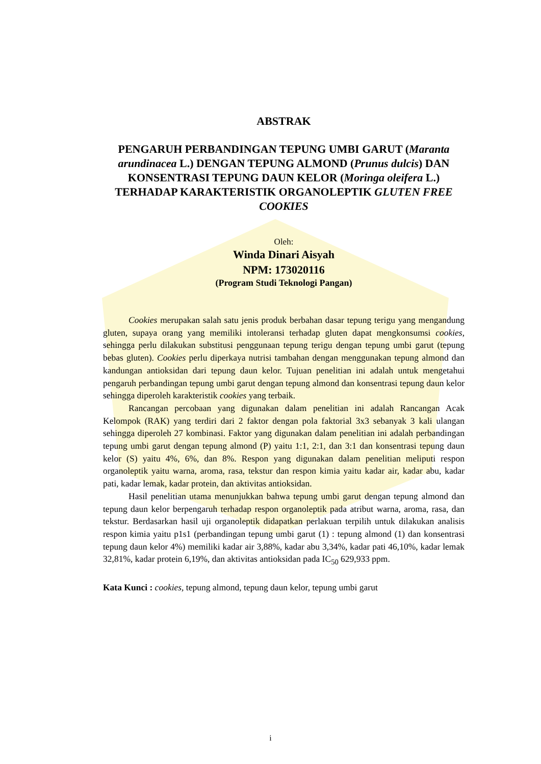ABSTRAK
PENGARUH PERBANDINGAN TEPUNG UMBI GARUT (Maranta arundinacea L.) DENGAN TEPUNG ALMOND (Prunus dulcis) DAN KONSENTRASI TEPUNG DAUN KELOR (Moringa oleifera L.) TERHADAP KARAKTERISTIK ORGANOLEPTIK GLUTEN FREE COOKIES
Oleh:
Winda Dinari Aisyah
NPM: 173020116
(Program Studi Teknologi Pangan)
Cookies merupakan salah satu jenis produk berbahan dasar tepung terigu yang mengandung gluten, supaya orang yang memiliki intoleransi terhadap gluten dapat mengkonsumsi cookies, sehingga perlu dilakukan substitusi penggunaan tepung terigu dengan tepung umbi garut (tepung bebas gluten). Cookies perlu diperkaya nutrisi tambahan dengan menggunakan tepung almond dan kandungan antioksidan dari tepung daun kelor. Tujuan penelitian ini adalah untuk mengetahui pengaruh perbandingan tepung umbi garut dengan tepung almond dan konsentrasi tepung daun kelor sehingga diperoleh karakteristik cookies yang terbaik.
Rancangan percobaan yang digunakan dalam penelitian ini adalah Rancangan Acak Kelompok (RAK) yang terdiri dari 2 faktor dengan pola faktorial 3x3 sebanyak 3 kali ulangan sehingga diperoleh 27 kombinasi. Faktor yang digunakan dalam penelitian ini adalah perbandingan tepung umbi garut dengan tepung almond (P) yaitu 1:1, 2:1, dan 3:1 dan konsentrasi tepung daun kelor (S) yaitu 4%, 6%, dan 8%. Respon yang digunakan dalam penelitian meliputi respon organoleptik yaitu warna, aroma, rasa, tekstur dan respon kimia yaitu kadar air, kadar abu, kadar pati, kadar lemak, kadar protein, dan aktivitas antioksidan.
Hasil penelitian utama menunjukkan bahwa tepung umbi garut dengan tepung almond dan tepung daun kelor berpengaruh terhadap respon organoleptik pada atribut warna, aroma, rasa, dan tekstur. Berdasarkan hasil uji organoleptik didapatkan perlakuan terpilih untuk dilakukan analisis respon kimia yaitu p1s1 (perbandingan tepung umbi garut (1) : tepung almond (1) dan konsentrasi tepung daun kelor 4%) memiliki kadar air 3,88%, kadar abu 3,34%, kadar pati 46,10%, kadar lemak 32,81%, kadar protein 6,19%, dan aktivitas antioksidan pada IC<sub>50</sub> 629,933 ppm.
Kata Kunci : cookies, tepung almond, tepung daun kelor, tepung umbi garut
i